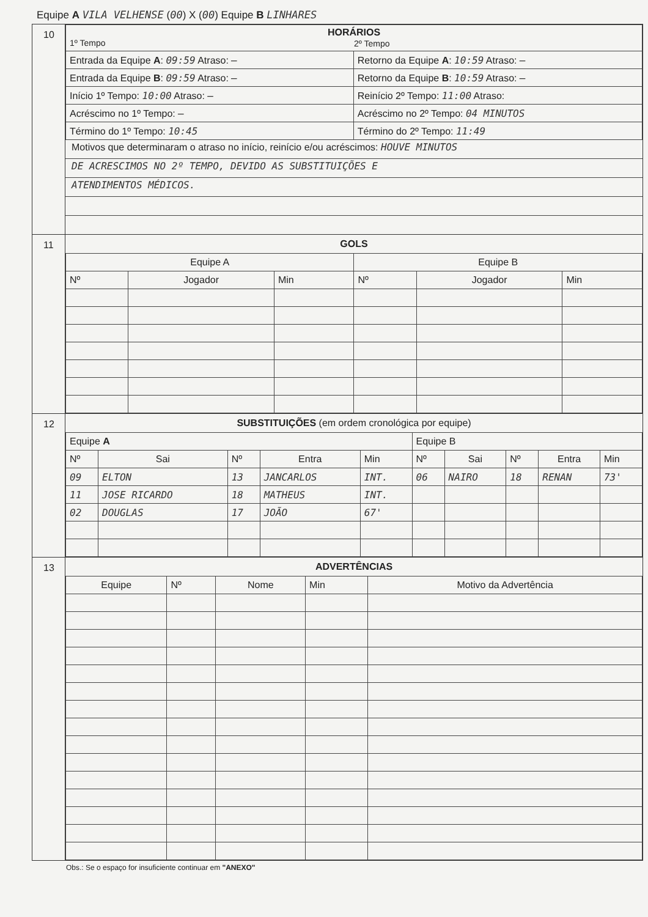Equipe A VILA VELHENSE (00) X (00) Equipe B LINHARES
10
| HORÁRIOS 1º Tempo 2º Tempo | |
| --- | --- |
| Entrada da Equipe A : 09:59 Atraso: — | Retorno da Equipe A : 10:59 Atraso: — |
| Entrada da Equipe B : 09:59 Atraso: — | Retorno da Equipe B : 10:59 Atraso: — |
| Início 1º Tempo: 10:00 Atraso: — | Reinício 2º Tempo: 11:00 Atraso: |
| Acréscimo no 1º Tempo: — | Acréscimo no 2º Tempo: 04 MINUTOS |
| Término do 1º Tempo: 10:45 | Término do 2º Tempo: 11:49 |
Motivos que determinaram o atraso no início, reinício e/ou acréscimos: HOUVE MINUTOS
DE ACRESCIMOS NO 2º TEMPO, DEVIDO AS SUBSTITUIÇÕES E
ATENDIMENTOS MÉDICOS.
11 GOLS
| Equipe A | | | Equipe B | | |
| --- | --- | --- | --- | --- | --- |
| Nº | Jogador | Min | Nº | Jogador | Min |
12 SUBSTITUIÇÕES (em ordem cronológica por equipe)
| Equipe A | | | | | Equipe B | | | | |
| --- | --- | --- | --- | --- | --- | --- | --- | --- | --- |
| Nº | Sai | Nº | Entra | Min | Nº | Sai | Nº | Entra | Min |
| 09 | ELTON | 13 | JANCARLOS | INT. | 06 | NAIRO | 18 | RENAN | 73' |
| 11 | JOSE RICARDO | 18 | MATHEUS | INT. | | | | | |
| 02 | DOUGLAS | 17 | JOÃO | 67' | | | | | |
13 ADVERTÊNCIAS
| Equipe | Nº | Nome | Min | Motivo da Advertência |
| --- | --- | --- | --- | --- |
Obs.: Se o espaço for insuficiente continuar em "ANEXO"